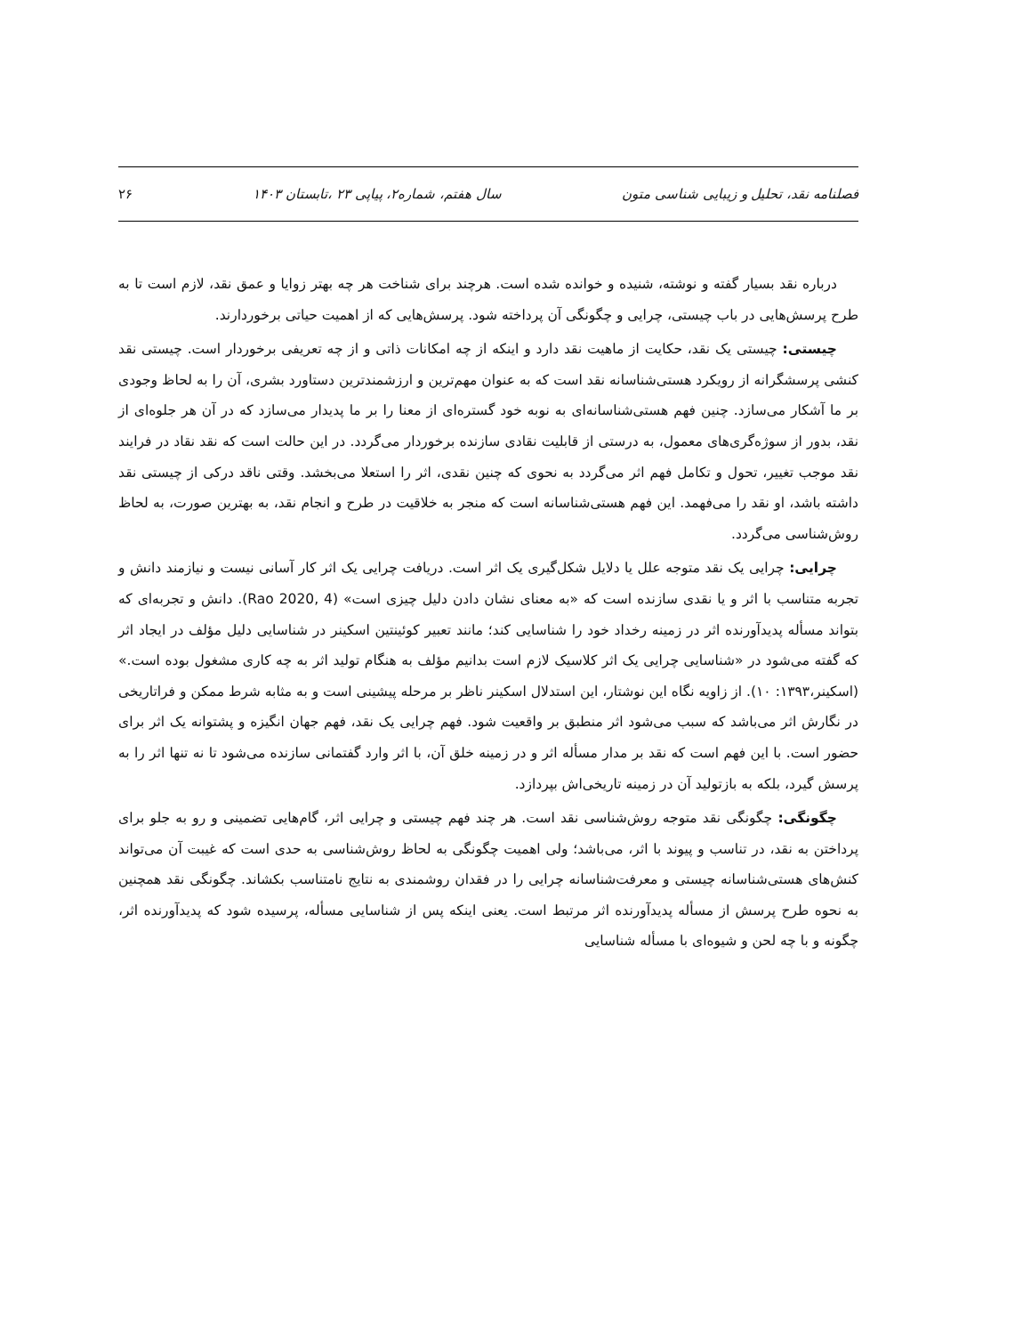فصلنامه نقد، تحلیل و زیبایی شناسی متون سال هفتم، شماره۲، پیاپی ۲۳ ،تابستان ۱۴۰۳ ۲۶
درباره نقد بسیار گفته و نوشته، شنیده و خوانده شده است. هرچند برای شناخت هر چه بهتر زوایا و عمق نقد، لازم است تا به طرح پرسش‌هایی در باب چیستی، چرایی و چگونگی آن پرداخته شود. پرسش‌هایی که از اهمیت حیاتی برخوردارند.
چیستی: چیستی یک نقد، حکایت از ماهیت نقد دارد و اینکه از چه امکانات ذاتی و از چه تعریفی برخوردار است. چیستی نقد کنشی پرسشگرانه از رویکرد هستی‌شناسانه نقد است که به عنوان مهم‌ترین و ارزشمندترین دستاورد بشری، آن را به لحاظ وجودی بر ما آشکار می‌سازد. چنین فهم هستی‌شناسانه‌ای به نوبه خود گستره‌ای از معنا را بر ما پدیدار می‌سازد که در آن هر جلوه‌ای از نقد، بدور از سوژه‌گری‌های معمول، به درستی از قابلیت نقادی سازنده برخوردار می‌گردد. در این حالت است که نقد نقاد در فرایند نقد موجب تغییر، تحول و تکامل فهم اثر می‌گردد به نحوی که چنین نقدی، اثر را استعلا می‌بخشد. وقتی ناقد درکی از چیستی نقد داشته باشد، او نقد را می‌فهمد. این فهم هستی‌شناسانه است که منجر به خلاقیت در طرح و انجام نقد، به بهترین صورت، به لحاظ روش‌شناسی می‌گردد.
چرایی: چرایی یک نقد متوجه علل یا دلایل شکل‌گیری یک اثر است. دریافت چرایی یک اثر کار آسانی نیست و نیازمند دانش و تجربه متناسب با اثر و یا نقدی سازنده است که «به معنای نشان دادن دلیل چیزی است» (Rao 2020, 4). دانش و تجربه‌ای که بتواند مسأله پدیدآورنده اثر در زمینه رخداد خود را شناسایی کند؛ مانند تعبیر کوئینتین اسکینر در شناسایی دلیل مؤلف در ایجاد اثر که گفته می‌شود در «شناسایی چرایی یک اثر کلاسیک لازم است بدانیم مؤلف به هنگام تولید اثر به چه کاری مشغول بوده است.» (اسکینر،۱۳۹۳: ۱۰). از زاویه نگاه این نوشتار، این استدلال اسکینر ناظر بر مرحله پیشینی است و به مثابه شرط ممکن و فراتاریخی در نگارش اثر می‌باشد که سبب می‌شود اثر منطبق بر واقعیت شود. فهم چرایی یک نقد، فهم جهان انگیزه و پشتوانه یک اثر برای حضور است. با این فهم است که نقد بر مدار مسأله اثر و در زمینه خلق آن، با اثر وارد گفتمانی سازنده می‌شود تا نه تنها اثر را به پرسش گیرد، بلکه به بازتولید آن در زمینه تاریخی‌اش بپردازد.
چگونگی: چگونگی نقد متوجه روش‌شناسی نقد است. هر چند فهم چیستی و چرایی اثر، گام‌هایی تضمینی و رو به جلو برای پرداختن به نقد، در تناسب و پیوند با اثر، می‌باشد؛ ولی اهمیت چگونگی به لحاظ روش‌شناسی به حدی است که غیبت آن می‌تواند کنش‌های هستی‌شناسانه چیستی و معرفت‌شناسانه چرایی را در فقدان روشمندی به نتایج نامتناسب بکشاند. چگونگی نقد همچنین به نحوه طرح پرسش از مسأله پدیدآورنده اثر مرتبط است. یعنی اینکه پس از شناسایی مسأله، پرسیده شود که پدیدآورنده اثر، چگونه و با چه لحن و شیوه‌ای با مسأله شناسایی